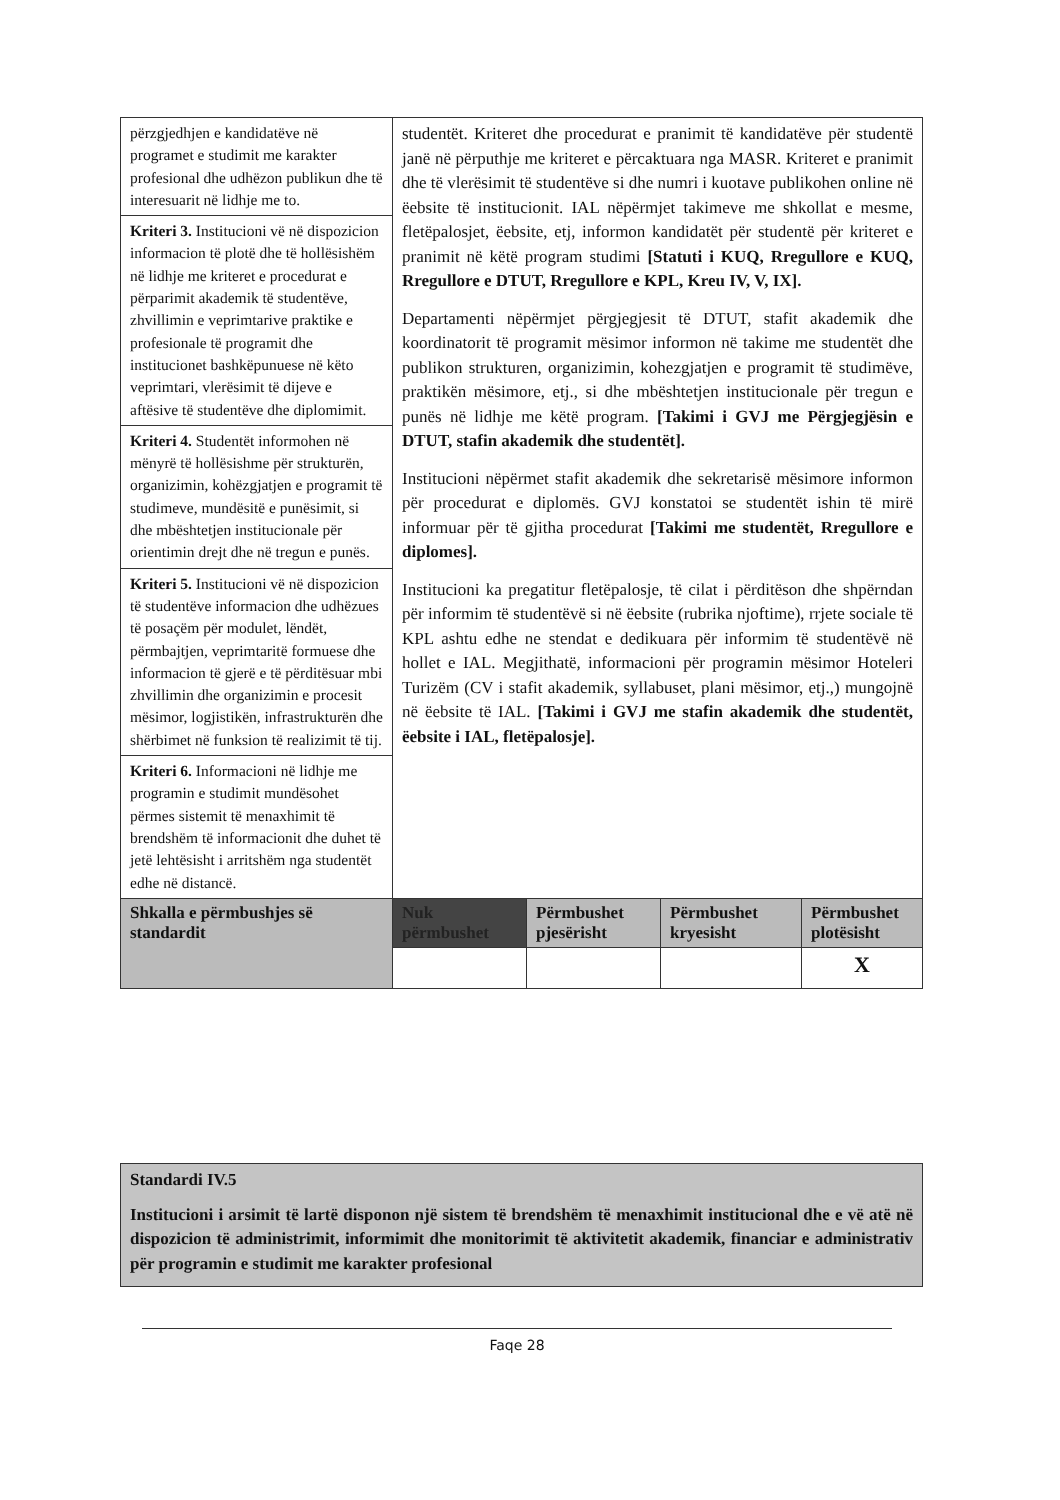| përzgjedhjen e kandidatëve në programet e studimit me karakter profesional dhe udhëzon publikun dhe të interesuarit në lidhje me to. | studentët. Kriteret dhe procedurat e pranimit të kandidatëve për studentë janë në përputhje me kriteret e përcaktuara nga MASR. Kriteret e pranimit dhe të vlerësimit të studentëve si dhe numri i kuotave publikohen online në ëebsite të institucionit. IAL nëpërmjet takimeve me shkollat e mesme, fletëpalosjet, ëebsite, etj, informon kandidatët për studentë për kriteret e pranimit në këtë program studimi [Statuti i KUQ, Rregullore e KUQ, Rregullore e DTUT, Rregullore e KPL, Kreu IV, V, IX]. Departamenti nëpërmjet përgjegjesit të DTUT, stafit akademik dhe koordinatorit të programit mësimor informon në takime me studentët dhe publikon strukturen, organizimin, kohezgjatjen e programit të studimëve, praktikën mësimore, etj., si dhe mbështetjen institucionale për tregun e punës në lidhje me këtë program. [Takimi i GVJ me Përgjegjësin e DTUT, stafin akademik dhe studentët]. Institucioni nëpërmet stafit akademik dhe sekretarisë mësimore informon për procedurat e diplomës. GVJ konstatoi se studentët ishin të mirë informuar për të gjitha procedurat [Takimi me studentët, Rregullore e diplomes]. Institucioni ka pregatitur fletëpalosje, të cilat i përditëson dhe shpërndan për informim të studentëvë si në ëebsite (rubrika njoftime), rrjete sociale të KPL ashtu edhe ne stendat e dedikuara për informim të studentëvë në hollet e IAL. Megjithatë, informacioni për programin mësimor Hoteleri Turizëm (CV i stafit akademik, syllabuset, plani mësimor, etj.,) mungojnë në ëebsite të IAL. [Takimi i GVJ me stafin akademik dhe studentët, ëebsite i IAL, fletëpalosje]. | | | |
| Kriteri 3. Institucioni vë në dispozicion informacion të plotë dhe të hollësishëm në lidhje me kriteret e procedurat e përparimit akademik të studentëve, zhvillimin e veprimtarive praktike e profesionale të programit dhe institucionet bashkëpunuese në këto veprimtari, vlerësimit të dijeve e aftësive të studentëve dhe diplomimit. | | | | |
| Kriteri 4. Studentët informohen në mënyrë të hollësishme për strukturën, organizimin, kohëzgjatjen e programit të studimeve, mundësitë e punësimit, si dhe mbështetjen institucionale për orientimin drejt dhe në tregun e punës. | | | | |
| Kriteri 5. Institucioni vë në dispozicion të studentëve informacion dhe udhëzues të posaçëm për modulet, lëndët, përmbajtjen, veprimtaritë formuese dhe informacion të gjerë e të përditësuar mbi zhvillimin dhe organizimin e procesit mësimor, logjistikën, infrastrukturën dhe shërbimet në funksion të realizimit të tij. | | | | |
| Kriteri 6. Informacioni në lidhje me programin e studimit mundësohet përmes sistemit të menaxhimit të brendshëm të informacionit dhe duhet të jetë lehtësisht i arritshëm nga studentët edhe në distancë. | | | | |
| Shkalla e përmbushjes së standardit | Nuk përmbushet | Përmbushet pjesërisht | Përmbushet kryesisht | Përmbushet plotësisht |
| | | | | X |
Standardi IV.5
Institucioni i arsimit të lartë disponon një sistem të brendshëm të menaxhimit institucional dhe e vë atë në dispozicion të administrimit, informimit dhe monitorimit të aktivitetit akademik, financiar e administrativ për programin e studimit me karakter profesional
Faqe 28